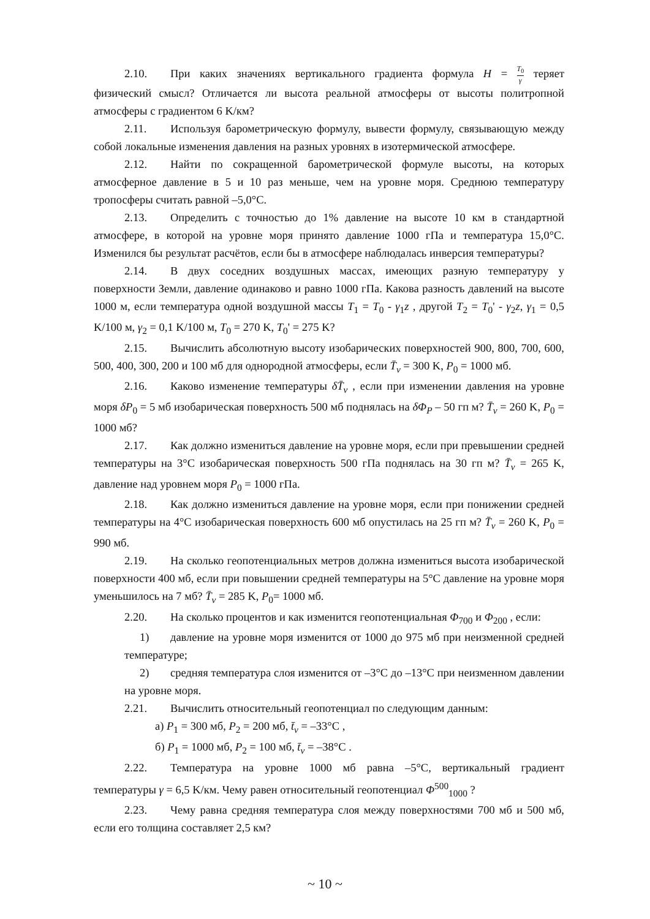2.10. При каких значениях вертикального градиента формула H = T<sub>0</sub> γ теряет физический смысл? Отличается ли высота реальной атмосферы от высоты политропной атмосферы с градиентом 6 K/км?
2.11. Используя барометрическую формулу, вывести формулу, связывающую между собой локальные изменения давления на разных уровнях в изотермической атмосфере.
2.12. Найти по сокращенной барометрической формуле высоты, на которых атмосферное давление в 5 и 10 раз меньше, чем на уровне моря. Среднюю температуру тропосферы считать равной –5,0°С.
2.13. Определить с точностью до 1% давление на высоте 10 км в стандартной атмосфере, в которой на уровне моря принято давление 1000 гПа и температура 15,0°С. Изменился бы результат расчётов, если бы в атмосфере наблюдалась инверсия температуры?
2.14. В двух соседних воздушных массах, имеющих разную температуру у поверхности Земли, давление одинаково и равно 1000 гПа. Какова разность давлений на высоте 1000 м, если температура одной воздушной массы T<sub>1</sub> = T<sub>0</sub> - γ<sub>1</sub>z , другой T<sub>2</sub> = T<sub>0</sub>' - γ<sub>2</sub>z, γ<sub>1</sub> = 0,5 K/100 м, γ<sub>2</sub> = 0,1 K/100 м, T<sub>0</sub> = 270 K, T<sub>0</sub>' = 275 K?
2.15. Вычислить абсолютную высоту изобарических поверхностей 900, 800, 700, 600, 500, 400, 300, 200 и 100 мб для однородной атмосферы, если T̄<sub>v</sub> = 300 K, P<sub>0</sub> = 1000 мб.
2.16. Каково изменение температуры δT̄<sub>v</sub> , если при изменении давления на уровне моря δP<sub>0</sub> = 5 мб изобарическая поверхность 500 мб поднялась на δΦ<sub>P</sub> – 50 гп м? T̄<sub>v</sub> = 260 K, P<sub>0</sub> = 1000 мб?
2.17. Как должно измениться давление на уровне моря, если при превышении средней температуры на 3°С изобарическая поверхность 500 гПа поднялась на 30 гп м? T̄<sub>v</sub> = 265 K, давление над уровнем моря P<sub>0</sub> = 1000 гПа.
2.18. Как должно измениться давление на уровне моря, если при понижении средней температуры на 4°С изобарическая поверхность 600 мб опустилась на 25 гп м? T̄<sub>v</sub> = 260 K, P<sub>0</sub> = 990 мб.
2.19. На сколько геопотенциальных метров должна измениться высота изобарической поверхности 400 мб, если при повышении средней температуры на 5°С давление на уровне моря уменьшилось на 7 мб? T̄<sub>v</sub> = 285 K, P<sub>0</sub>= 1000 мб.
2.20. На сколько процентов и как изменится геопотенциальная Φ<sub>700</sub> и Φ<sub>200</sub> , если:
1) давление на уровне моря изменится от 1000 до 975 мб при неизменной средней температуре;
2) средняя температура слоя изменится от –3°С до –13°С при неизменном давлении на уровне моря.
2.21. Вычислить относительный геопотенциал по следующим данным:
а) P<sub>1</sub> = 300 мб, P<sub>2</sub> = 200 мб, t̄<sub>v</sub> = –33°С ,
б) P<sub>1</sub> = 1000 мб, P<sub>2</sub> = 100 мб, t̄<sub>v</sub> = –38°С .
2.22. Температура на уровне 1000 мб равна –5°С, вертикальный градиент температуры γ = 6,5 K/км. Чему равен относительный геопотенциал Φ<sup>500</sup><sub>1000</sub> ?
2.23. Чему равна средняя температура слоя между поверхностями 700 мб и 500 мб, если его толщина составляет 2,5 км?
~ 10 ~